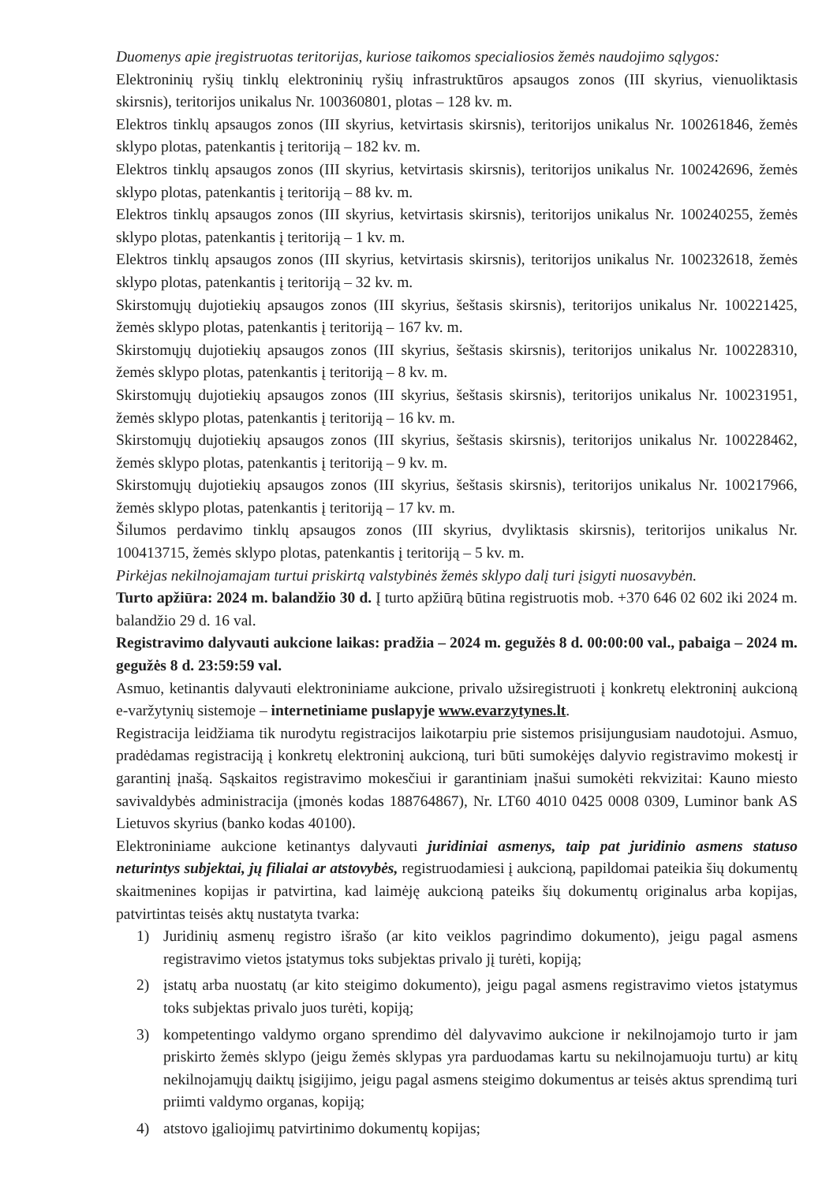Duomenys apie įregistruotas teritorijas, kuriose taikomos specialiosios žemės naudojimo sąlygos:
Elektroninių ryšių tinklų elektroninių ryšių infrastruktūros apsaugos zonos (III skyrius, vienuoliktasis skirsnis), teritorijos unikalus Nr. 100360801, plotas – 128 kv. m.
Elektros tinklų apsaugos zonos (III skyrius, ketvirtasis skirsnis), teritorijos unikalus Nr. 100261846, žemės sklypo plotas, patenkantis į teritoriją – 182 kv. m.
Elektros tinklų apsaugos zonos (III skyrius, ketvirtasis skirsnis), teritorijos unikalus Nr. 100242696, žemės sklypo plotas, patenkantis į teritoriją – 88 kv. m.
Elektros tinklų apsaugos zonos (III skyrius, ketvirtasis skirsnis), teritorijos unikalus Nr. 100240255, žemės sklypo plotas, patenkantis į teritoriją – 1 kv. m.
Elektros tinklų apsaugos zonos (III skyrius, ketvirtasis skirsnis), teritorijos unikalus Nr. 100232618, žemės sklypo plotas, patenkantis į teritoriją – 32 kv. m.
Skirstomųjų dujotiekių apsaugos zonos (III skyrius, šeštasis skirsnis), teritorijos unikalus Nr. 100221425, žemės sklypo plotas, patenkantis į teritoriją – 167 kv. m.
Skirstomųjų dujotiekių apsaugos zonos (III skyrius, šeštasis skirsnis), teritorijos unikalus Nr. 100228310, žemės sklypo plotas, patenkantis į teritoriją – 8 kv. m.
Skirstomųjų dujotiekių apsaugos zonos (III skyrius, šeštasis skirsnis), teritorijos unikalus Nr. 100231951, žemės sklypo plotas, patenkantis į teritoriją – 16 kv. m.
Skirstomųjų dujotiekių apsaugos zonos (III skyrius, šeštasis skirsnis), teritorijos unikalus Nr. 100228462, žemės sklypo plotas, patenkantis į teritoriją – 9 kv. m.
Skirstomųjų dujotiekių apsaugos zonos (III skyrius, šeštasis skirsnis), teritorijos unikalus Nr. 100217966, žemės sklypo plotas, patenkantis į teritoriją – 17 kv. m.
Šilumos perdavimo tinklų apsaugos zonos (III skyrius, dvyliktasis skirsnis), teritorijos unikalus Nr. 100413715, žemės sklypo plotas, patenkantis į teritoriją – 5 kv. m.
Pirkėjas nekilnojamajam turtui priskirtą valstybinės žemės sklypo dalį turi įsigyti nuosavybėn.
Turto apžiūra: 2024 m. balandžio 30 d. Į turto apžiūrą būtina registruotis mob. +370 646 02 602 iki 2024 m. balandžio 29 d. 16 val.
Registravimo dalyvauti aukcione laikas: pradžia – 2024 m. gegužės 8 d. 00:00:00 val., pabaiga – 2024 m. gegužės 8 d. 23:59:59 val.
Asmuo, ketinantis dalyvauti elektroniniame aukcione, privalo užsiregistruoti į konkretų elektroninį aukcioną e-varžytynių sistemoje – internetiniame puslapyje www.evarzytynes.lt.
Registracija leidžiama tik nurodytu registracijos laikotarpiu prie sistemos prisijungusiam naudotojui. Asmuo, pradėdamas registraciją į konkretų elektroninį aukcioną, turi būti sumokėjęs dalyvio registravimo mokestį ir garantinį įnašą. Sąskaitos registravimo mokesčiui ir garantiniam įnašui sumokėti rekvizitai: Kauno miesto savivaldybės administracija (įmonės kodas 188764867), Nr. LT60 4010 0425 0008 0309, Luminor bank AS Lietuvos skyrius (banko kodas 40100).
Elektroniniame aukcione ketinantys dalyvauti juridiniai asmenys, taip pat juridinio asmens statuso neturintys subjektai, jų filialai ar atstovybės, registruodamiesi į aukcioną, papildomai pateikia šių dokumentų skaitmenines kopijas ir patvirtina, kad laimėję aukcioną pateiks šių dokumentų originalus arba kopijas, patvirtintas teisės aktų nustatyta tvarka:
1) Juridinių asmenų registro išrašo (ar kito veiklos pagrindimo dokumento), jeigu pagal asmens registravimo vietos įstatymus toks subjektas privalo jį turėti, kopiją;
2) įstatų arba nuostatų (ar kito steigimo dokumento), jeigu pagal asmens registravimo vietos įstatymus toks subjektas privalo juos turėti, kopiją;
3) kompetentingo valdymo organo sprendimo dėl dalyvavimo aukcione ir nekilnojamojo turto ir jam priskirto žemės sklypo (jeigu žemės sklypas yra parduodamas kartu su nekilnojamuoju turtu) ar kitų nekilnojamųjų daiktų įsigijimo, jeigu pagal asmens steigimo dokumentus ar teisės aktus sprendimą turi priimti valdymo organas, kopiją;
4) atstovo įgaliojimų patvirtinimo dokumentų kopijas;